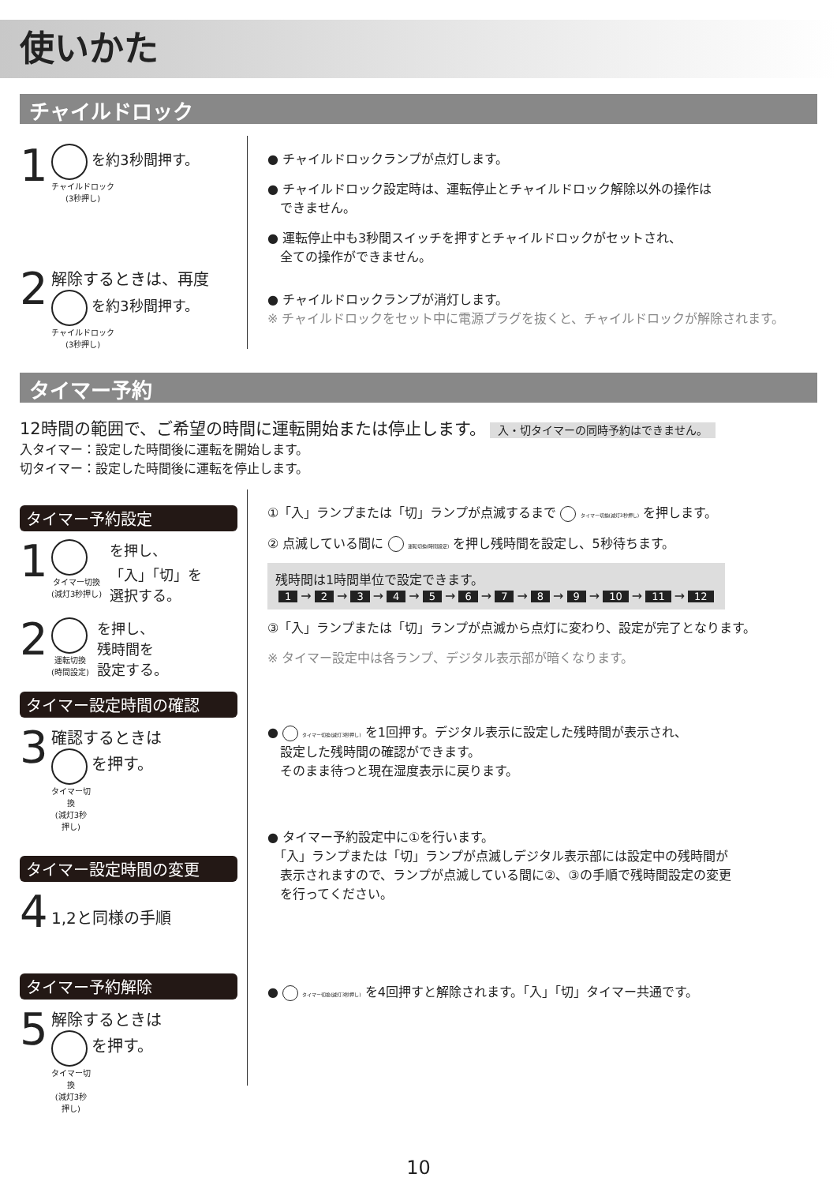使いかた
チャイルドロック
1
を約3秒間押す。
チャイルドロック
(3秒押し)
2
解除するときは、再度
を約3秒間押す。
チャイルドロック
(3秒押し)
● チャイルドロックランプが点灯します。
● チャイルドロック設定時は、運転停止とチャイルドロック解除以外の操作は
　できません。
● 運転停止中も3秒間スイッチを押すとチャイルドロックがセットされ、
　全ての操作ができません。
● チャイルドロックランプが消灯します。
※ チャイルドロックをセット中に電源プラグを抜くと、チャイルドロックが解除されます。
タイマー予約
12時間の範囲で、ご希望の時間に運転開始または停止します。 入・切タイマーの同時予約はできません。
入タイマー：設定した時間後に運転を開始します。
切タイマー：設定した時間後に運転を停止します。
タイマー予約設定
1
タイマー切換
(減灯3秒押し)
を押し、
「入」「切」を
選択する。
2
運転切換
(時間設定)
を押し、
残時間を
設定する。
タイマー設定時間の確認
3
確認するときは
を押す。
タイマー切換
(減灯3秒押し)
タイマー設定時間の変更
4
1,2と同様の手順
タイマー予約解除
5
解除するときは
を押す。
タイマー切換
(減灯3秒押し)
①「入」ランプまたは「切」ランプが点滅するまで タイマー切換(減灯3秒押し) を押します。
② 点滅している間に 運転切換(時間設定) を押し残時間を設定し、5秒待ちます。
残時間は1時間単位で設定できます。
1 → 2 → 3 → 4 → 5 → 6 → 7 → 8 → 9 → 10 → 11 → 12
③「入」ランプまたは「切」ランプが点滅から点灯に変わり、設定が完了となります。
※ タイマー設定中は各ランプ、デジタル表示部が暗くなります。
● タイマー切換(減灯3秒押し) を1回押す。デジタル表示に設定した残時間が表示され、
　設定した残時間の確認ができます。
　そのまま待つと現在湿度表示に戻ります。
● タイマー予約設定中に①を行います。
　「入」ランプまたは「切」ランプが点滅しデジタル表示部には設定中の残時間が
　表示されますので、ランプが点滅している間に②、③の手順で残時間設定の変更
　を行ってください。
● タイマー切換(減灯3秒押し) を4回押すと解除されます。「入」「切」タイマー共通です。
10